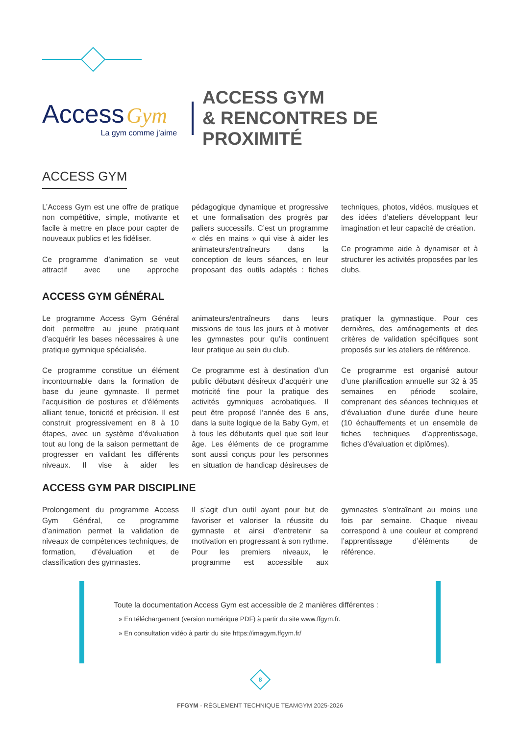Access Gym
La gym comme j’aime
ACCESS GYM
& RENCONTRES DE PROXIMITÉ
ACCESS GYM
L’Access Gym est une offre de pratique non compétitive, simple, motivante et facile à mettre en place pour capter de nouveaux publics et les fidéliser.
Ce programme d’animation se veut attractif avec une approche pédagogique dynamique et progressive et une formalisation des progrès par paliers successifs. C’est un programme « clés en mains » qui vise à aider les animateurs/entraîneurs dans la conception de leurs séances, en leur proposant des outils adaptés : fiches techniques, photos, vidéos, musiques et des idées d’ateliers développant leur imagination et leur capacité de création.
Ce programme aide à dynamiser et à structurer les activités proposées par les clubs.
ACCESS GYM GÉNÉRAL
Le programme Access Gym Général doit permettre au jeune pratiquant d’acquérir les bases nécessaires à une pratique gymnique spécialisée.
Ce programme constitue un élément incontournable dans la formation de base du jeune gymnaste. Il permet l’acquisition de postures et d’éléments alliant tenue, tonicité et précision. Il est construit progressivement en 8 à 10 étapes, avec un système d’évaluation tout au long de la saison permettant de progresser en validant les différents niveaux. Il vise à aider les animateurs/entraîneurs dans leurs missions de tous les jours et à motiver les gymnastes pour qu’ils continuent leur pratique au sein du club.
Ce programme est à destination d’un public débutant désireux d’acquérir une motricité fine pour la pratique des activités gymniques acrobatiques. Il peut être proposé l’année des 6 ans, dans la suite logique de la Baby Gym, et à tous les débutants quel que soit leur âge. Les éléments de ce programme sont aussi conçus pour les personnes en situation de handicap désireuses de pratiquer la gymnastique. Pour ces dernières, des aménagements et des critères de validation spécifiques sont proposés sur les ateliers de référence.
Ce programme est organisé autour d’une planification annuelle sur 32 à 35 semaines en période scolaire, comprenant des séances techniques et d’évaluation d’une durée d’une heure (10 échauffements et un ensemble de fiches techniques d’apprentissage, fiches d’évaluation et diplômes).
ACCESS GYM PAR DISCIPLINE
Prolongement du programme Access Gym Général, ce programme d’animation permet la validation de niveaux de compétences techniques, de formation, d’évaluation et de classification des gymnastes.
Il s’agit d’un outil ayant pour but de favoriser et valoriser la réussite du gymnaste et ainsi d’entretenir sa motivation en progressant à son rythme. Pour les premiers niveaux, le programme est accessible aux gymnastes s’entraînant au moins une fois par semaine. Chaque niveau correspond à une couleur et comprend l’apprentissage d’éléments de référence.
Toute la documentation Access Gym est accessible de 2 manières différentes :
» En téléchargement (version numérique PDF) à partir du site www.ffgym.fr.
» En consultation vidéo à partir du site https://imagym.ffgym.fr/
8
FFGYM - RÈGLEMENT TECHNIQUE TEAMGYM 2025-2026